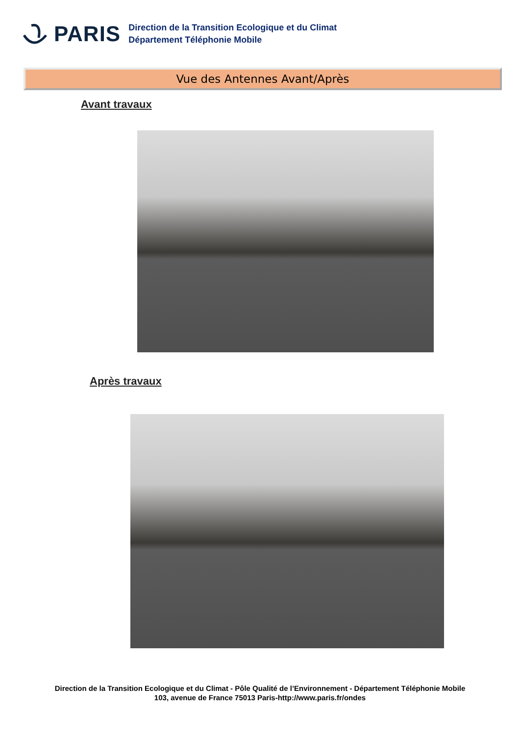PARIS
Direction de la Transition Ecologique et du Climat
Département Téléphonie Mobile
Vue des Antennes Avant/Après
Avant travaux
Après travaux
Direction de la Transition Ecologique et du Climat - Pôle Qualité de l’Environnement - Département Téléphonie Mobile
103, avenue de France 75013 Paris-http://www.paris.fr/ondes